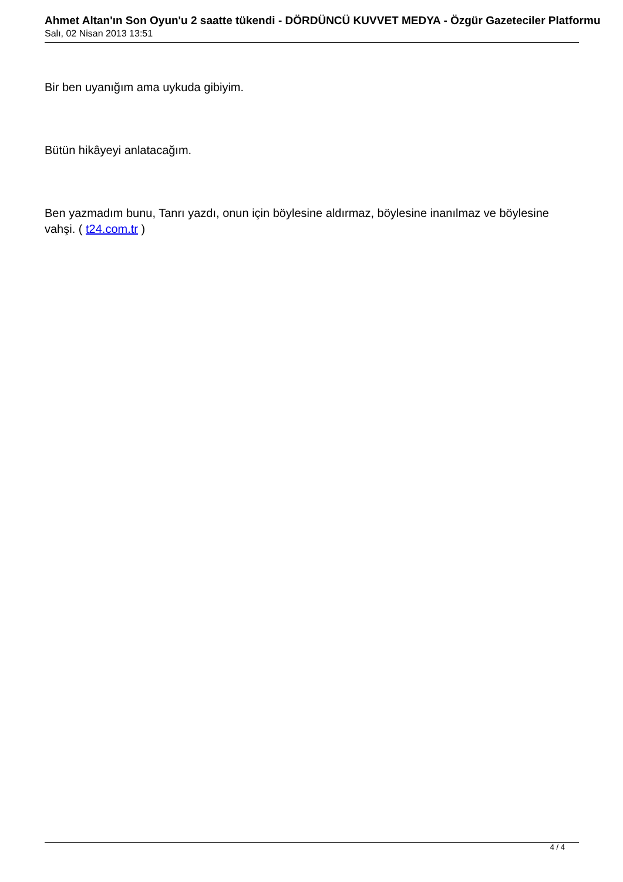Ahmet Altan'ın Son Oyun'u 2 saatte tükendi - DÖRDÜNCÜ KUVVET MEDYA - Özgür Gazeteciler Platformu
Salı, 02 Nisan 2013 13:51
Bir ben uyanığım ama uykuda gibiyim.
Bütün hikâyeyi anlatacağım.
Ben yazmadım bunu, Tanrı yazdı, onun için böylesine aldırmaz, böylesine inanılmaz ve böylesine vahşi. ( t24.com.tr )
4 / 4